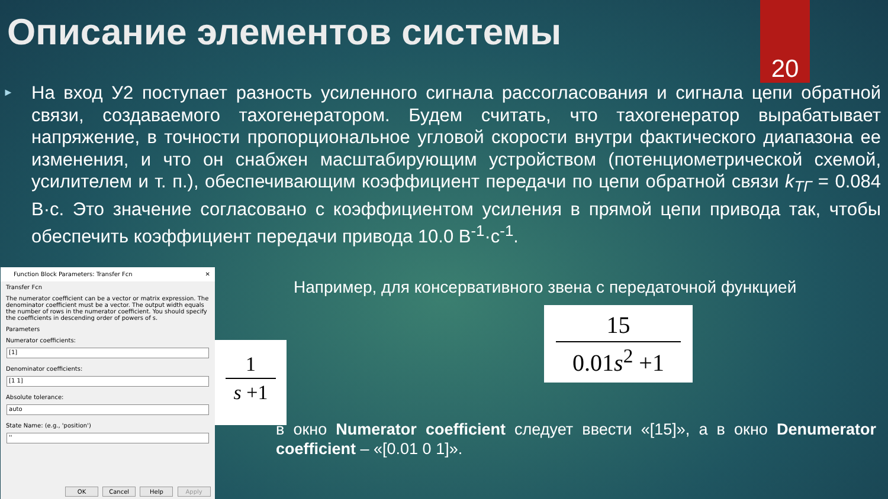20
Описание элементов системы
► На вход У2 поступает разность усиленного сигнала рассогласования и сигнала цепи обратной связи, создаваемого тахогенератором. Будем считать, что тахогенератор вырабатывает напряжение, в точности пропорциональное угловой скорости внутри фактического диапазона ее изменения, и что он снабжен масштабирующим устройством (потенциометрической схемой, усилителем и т. п.), обеспечивающим коэффициент передачи по цепи обратной связи k<sub>ТГ</sub> = 0.084 В·с. Это значение согласовано с коэффициентом усиления в прямой цепи привода так, чтобы обеспечить коэффициент передачи привода 10.0 В<sup>-1</sup>·с<sup>-1</sup>.
Function Block Parameters: Transfer Fcn ✕
Transfer Fcn
The numerator coefficient can be a vector or matrix expression. The denominator coefficient must be a vector. The output width equals the number of rows in the numerator coefficient. You should specify the coefficients in descending order of powers of s.
Parameters
Numerator coefficients:
[1]
Denominator coefficients:
[1 1]
Absolute tolerance:
auto
State Name: (e.g., 'position')
''
OK Cancel Help Apply
1
s +1
15
0.01s<sup>2</sup> +1
Например, для консервативного звена с передаточной функцией
в окно Numerator coefficient следует ввести «[15]», а в окно Denumerator coefficient – «[0.01 0 1]».